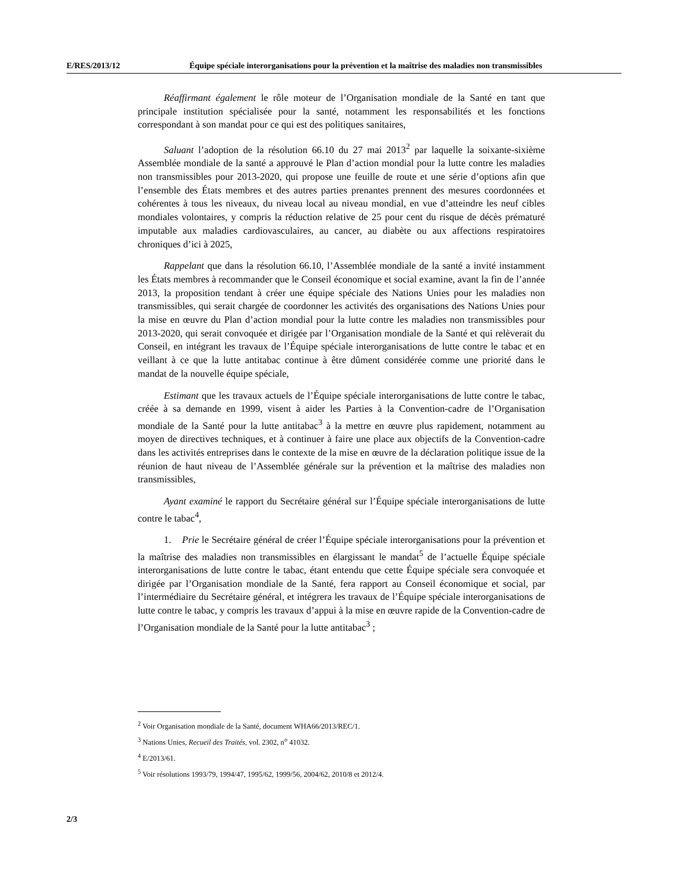E/RES/2013/12 Équipe spéciale interorganisations pour la prévention et la maîtrise des maladies non transmissibles
Réaffirmant également le rôle moteur de l’Organisation mondiale de la Santé en tant que principale institution spécialisée pour la santé, notamment les responsabilités et les fonctions correspondant à son mandat pour ce qui est des politiques sanitaires,
Saluant l’adoption de la résolution 66.10 du 27 mai 2013<sup>2</sup> par laquelle la soixante-sixième Assemblée mondiale de la santé a approuvé le Plan d’action mondial pour la lutte contre les maladies non transmissibles pour 2013-2020, qui propose une feuille de route et une série d’options afin que l’ensemble des États membres et des autres parties prenantes prennent des mesures coordonnées et cohérentes à tous les niveaux, du niveau local au niveau mondial, en vue d’atteindre les neuf cibles mondiales volontaires, y compris la réduction relative de 25 pour cent du risque de décès prématuré imputable aux maladies cardiovasculaires, au cancer, au diabète ou aux affections respiratoires chroniques d’ici à 2025,
Rappelant que dans la résolution 66.10, l’Assemblée mondiale de la santé a invité instamment les États membres à recommander que le Conseil économique et social examine, avant la fin de l’année 2013, la proposition tendant à créer une équipe spéciale des Nations Unies pour les maladies non transmissibles, qui serait chargée de coordonner les activités des organisations des Nations Unies pour la mise en œuvre du Plan d’action mondial pour la lutte contre les maladies non transmissibles pour 2013-2020, qui serait convoquée et dirigée par l’Organisation mondiale de la Santé et qui relèverait du Conseil, en intégrant les travaux de l’Équipe spéciale interorganisations de lutte contre le tabac et en veillant à ce que la lutte antitabac continue à être dûment considérée comme une priorité dans le mandat de la nouvelle équipe spéciale,
Estimant que les travaux actuels de l’Équipe spéciale interorganisations de lutte contre le tabac, créée à sa demande en 1999, visent à aider les Parties à la Convention-cadre de l’Organisation mondiale de la Santé pour la lutte antitabac<sup>3</sup> à la mettre en œuvre plus rapidement, notamment au moyen de directives techniques, et à continuer à faire une place aux objectifs de la Convention-cadre dans les activités entreprises dans le contexte de la mise en œuvre de la déclaration politique issue de la réunion de haut niveau de l’Assemblée générale sur la prévention et la maîtrise des maladies non transmissibles,
Ayant examiné le rapport du Secrétaire général sur l’Équipe spéciale interorganisations de lutte contre le tabac<sup>4</sup>,
1. Prie le Secrétaire général de créer l’Équipe spéciale interorganisations pour la prévention et la maîtrise des maladies non transmissibles en élargissant le mandat<sup>5</sup> de l’actuelle Équipe spéciale interorganisations de lutte contre le tabac, étant entendu que cette Équipe spéciale sera convoquée et dirigée par l’Organisation mondiale de la Santé, fera rapport au Conseil économique et social, par l’intermédiaire du Secrétaire général, et intégrera les travaux de l’Équipe spéciale interorganisations de lutte contre le tabac, y compris les travaux d’appui à la mise en œuvre rapide de la Convention-cadre de l’Organisation mondiale de la Santé pour la lutte antitabac<sup>3</sup> ;
<sup>2</sup> Voir Organisation mondiale de la Santé, document WHA66/2013/REC/1.
<sup>3</sup> Nations Unies, Recueil des Traités, vol. 2302, n<sup>o</sup> 41032.
<sup>4</sup> E/2013/61.
<sup>5</sup> Voir résolutions 1993/79, 1994/47, 1995/62, 1999/56, 2004/62, 2010/8 et 2012/4.
2/3